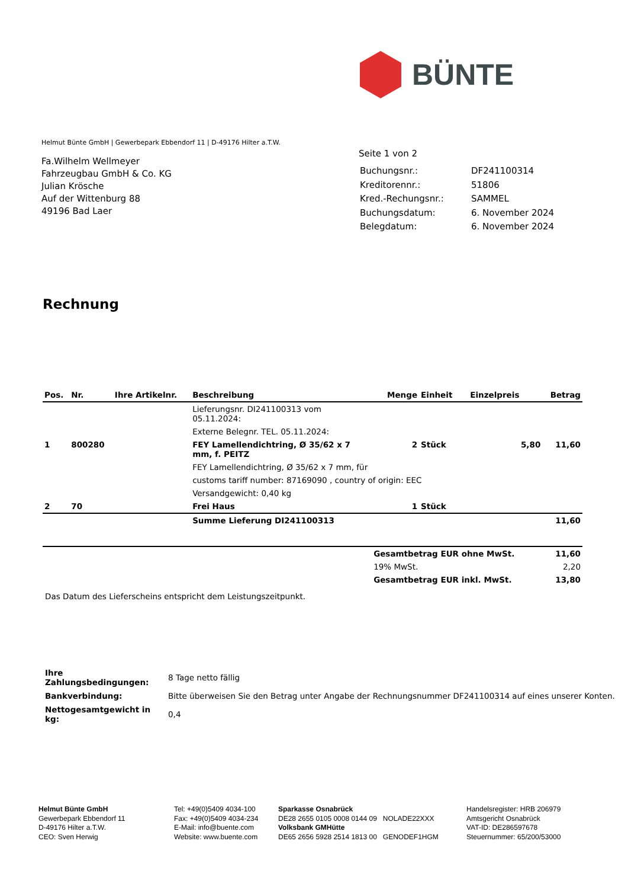BÜNTE
Helmut Bünte GmbH | Gewerbepark Ebbendorf 11 | D-49176 Hilter a.T.W.
Fa.Wilhelm Wellmeyer
Fahrzeugbau GmbH & Co. KG
Julian Krösche
Auf der Wittenburg 88
49196 Bad Laer
Seite 1 von 2
| Buchungsnr.: | DF241100314 |
| Kreditorennr.: | 51806 |
| Kred.-Rechungsnr.: | SAMMEL |
| Buchungsdatum: | 6. November 2024 |
| Belegdatum: | 6. November 2024 |
Rechnung
| Pos. | Nr. | Ihre Artikelnr. | Beschreibung | Menge | Einheit | Einzelpreis | Betrag |
| --- | --- | --- | --- | --- | --- | --- | --- |
| | | | Lieferungsnr. DI241100313 vom 05.11.2024: | | | | |
| | | | Externe Belegnr. TEL. 05.11.2024: | | | | |
| 1 | 800280 | | FEY Lamellendichtring, Ø 35/62 x 7 mm, f. PEITZ | 2 | Stück | 5,80 | 11,60 |
| | | | FEY Lamellendichtring, Ø 35/62 x 7 mm, für | | | | |
| | | | customs tariff number: 87169090 , country of origin: EEC | | | | |
| | | | Versandgewicht: 0,40 kg | | | | |
| 2 | 70 | | Frei Haus | 1 | Stück | | |
| | | | Summe Lieferung DI241100313 | | | | 11,60 |
| | | | | Gesamtbetrag EUR ohne MwSt. | | | 11,60 |
| | | | | 19% MwSt. | | | 2,20 |
| | | | | Gesamtbetrag EUR inkl. MwSt. | | | 13,80 |
Das Datum des Lieferscheins entspricht dem Leistungszeitpunkt.
| Ihre Zahlungsbedingungen: | 8 Tage netto fällig |
| Bankverbindung: | Bitte überweisen Sie den Betrag unter Angabe der Rechnungsnummer DF241100314 auf eines unserer Konten. |
| Nettogesamtgewicht in kg: | 0,4 |
Helmut Bünte GmbH
Gewerbepark Ebbendorf 11
D-49176 Hilter a.T.W.
CEO: Sven Herwig
Tel: +49(0)5409 4034-100
Fax: +49(0)5409 4034-234
E-Mail: info@buente.com
Website: www.buente.com
Sparkasse Osnabrück
DE28 2655 0105 0008 0144 09 NOLADE22XXX
Volksbank GMHütte
DE65 2656 5928 2514 1813 00 GENODEF1HGM
Handelsregister: HRB 206979
Amtsgericht Osnabrück
VAT-ID: DE286597678
Steuernummer: 65/200/53000